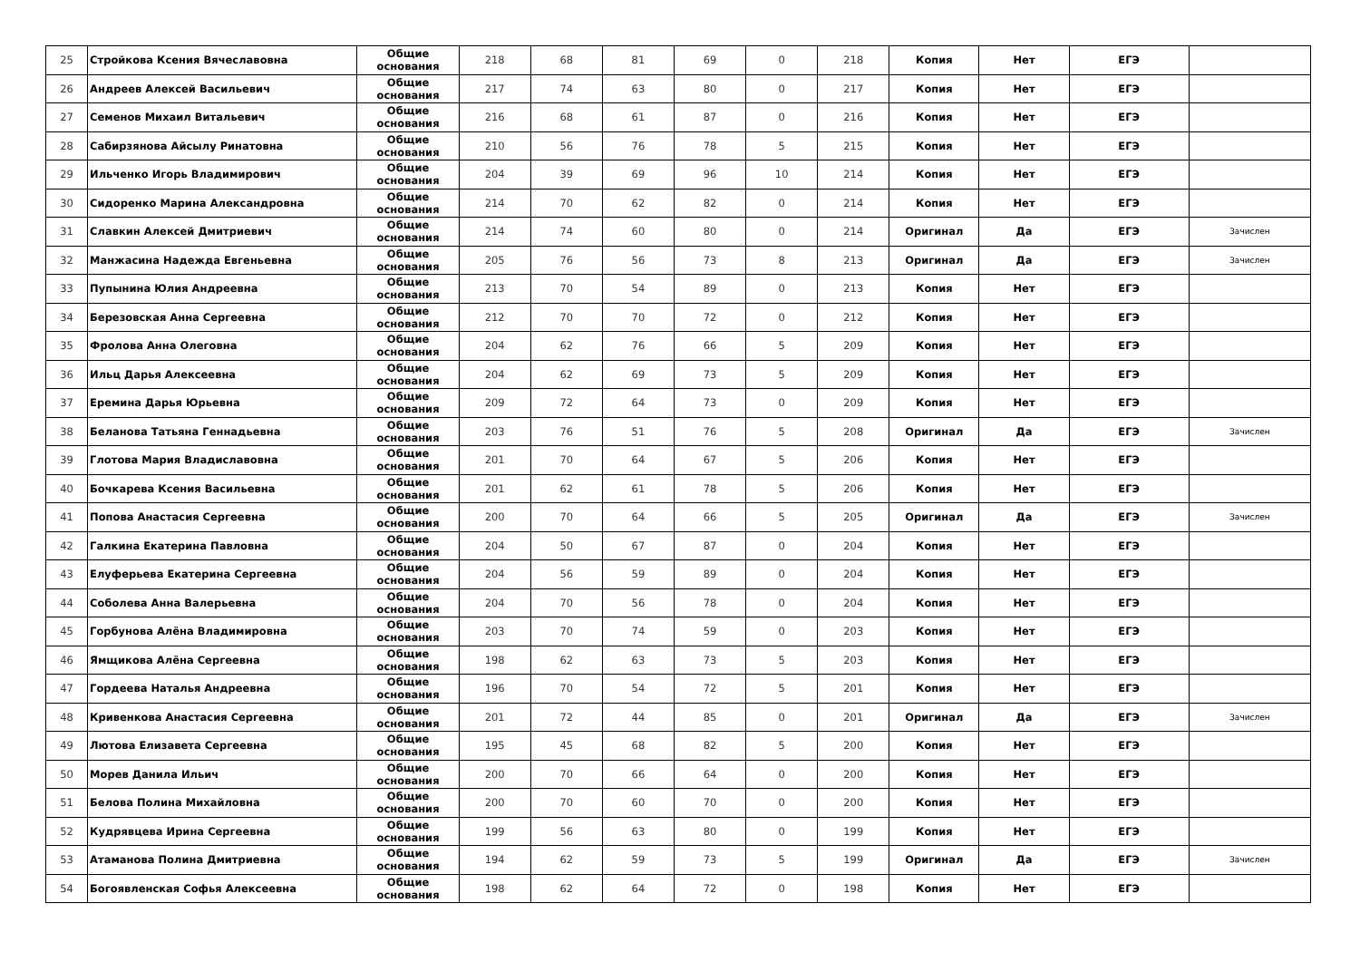| 25 | Стройкова Ксения Вячеславовна | Общие основания | 218 | 68 | 81 | 69 | 0 | 218 | Копия | Нет | ЕГЭ | |
| 26 | Андреев Алексей Васильевич | Общие основания | 217 | 74 | 63 | 80 | 0 | 217 | Копия | Нет | ЕГЭ | |
| 27 | Семенов Михаил Витальевич | Общие основания | 216 | 68 | 61 | 87 | 0 | 216 | Копия | Нет | ЕГЭ | |
| 28 | Сабирзянова Айсылу Ринатовна | Общие основания | 210 | 56 | 76 | 78 | 5 | 215 | Копия | Нет | ЕГЭ | |
| 29 | Ильченко Игорь Владимирович | Общие основания | 204 | 39 | 69 | 96 | 10 | 214 | Копия | Нет | ЕГЭ | |
| 30 | Сидоренко Марина Александровна | Общие основания | 214 | 70 | 62 | 82 | 0 | 214 | Копия | Нет | ЕГЭ | |
| 31 | Славкин Алексей Дмитриевич | Общие основания | 214 | 74 | 60 | 80 | 0 | 214 | Оригинал | Да | ЕГЭ | Зачислен |
| 32 | Манжасина Надежда Евгеньевна | Общие основания | 205 | 76 | 56 | 73 | 8 | 213 | Оригинал | Да | ЕГЭ | Зачислен |
| 33 | Пупынина Юлия Андреевна | Общие основания | 213 | 70 | 54 | 89 | 0 | 213 | Копия | Нет | ЕГЭ | |
| 34 | Березовская Анна Сергеевна | Общие основания | 212 | 70 | 70 | 72 | 0 | 212 | Копия | Нет | ЕГЭ | |
| 35 | Фролова Анна Олеговна | Общие основания | 204 | 62 | 76 | 66 | 5 | 209 | Копия | Нет | ЕГЭ | |
| 36 | Ильц Дарья Алексеевна | Общие основания | 204 | 62 | 69 | 73 | 5 | 209 | Копия | Нет | ЕГЭ | |
| 37 | Еремина Дарья Юрьевна | Общие основания | 209 | 72 | 64 | 73 | 0 | 209 | Копия | Нет | ЕГЭ | |
| 38 | Беланова Татьяна Геннадьевна | Общие основания | 203 | 76 | 51 | 76 | 5 | 208 | Оригинал | Да | ЕГЭ | Зачислен |
| 39 | Глотова Мария Владиславовна | Общие основания | 201 | 70 | 64 | 67 | 5 | 206 | Копия | Нет | ЕГЭ | |
| 40 | Бочкарева Ксения Васильевна | Общие основания | 201 | 62 | 61 | 78 | 5 | 206 | Копия | Нет | ЕГЭ | |
| 41 | Попова Анастасия Сергеевна | Общие основания | 200 | 70 | 64 | 66 | 5 | 205 | Оригинал | Да | ЕГЭ | Зачислен |
| 42 | Галкина Екатерина Павловна | Общие основания | 204 | 50 | 67 | 87 | 0 | 204 | Копия | Нет | ЕГЭ | |
| 43 | Елуферьева Екатерина Сергеевна | Общие основания | 204 | 56 | 59 | 89 | 0 | 204 | Копия | Нет | ЕГЭ | |
| 44 | Соболева Анна Валерьевна | Общие основания | 204 | 70 | 56 | 78 | 0 | 204 | Копия | Нет | ЕГЭ | |
| 45 | Горбунова Алёна Владимировна | Общие основания | 203 | 70 | 74 | 59 | 0 | 203 | Копия | Нет | ЕГЭ | |
| 46 | Ямщикова Алёна Сергеевна | Общие основания | 198 | 62 | 63 | 73 | 5 | 203 | Копия | Нет | ЕГЭ | |
| 47 | Гордеева Наталья Андреевна | Общие основания | 196 | 70 | 54 | 72 | 5 | 201 | Копия | Нет | ЕГЭ | |
| 48 | Кривенкова Анастасия Сергеевна | Общие основания | 201 | 72 | 44 | 85 | 0 | 201 | Оригинал | Да | ЕГЭ | Зачислен |
| 49 | Лютова Елизавета Сергеевна | Общие основания | 195 | 45 | 68 | 82 | 5 | 200 | Копия | Нет | ЕГЭ | |
| 50 | Морев Данила Ильич | Общие основания | 200 | 70 | 66 | 64 | 0 | 200 | Копия | Нет | ЕГЭ | |
| 51 | Белова Полина Михайловна | Общие основания | 200 | 70 | 60 | 70 | 0 | 200 | Копия | Нет | ЕГЭ | |
| 52 | Кудрявцева Ирина Сергеевна | Общие основания | 199 | 56 | 63 | 80 | 0 | 199 | Копия | Нет | ЕГЭ | |
| 53 | Атаманова Полина Дмитриевна | Общие основания | 194 | 62 | 59 | 73 | 5 | 199 | Оригинал | Да | ЕГЭ | Зачислен |
| 54 | Богоявленская Софья Алексеевна | Общие основания | 198 | 62 | 64 | 72 | 0 | 198 | Копия | Нет | ЕГЭ | |